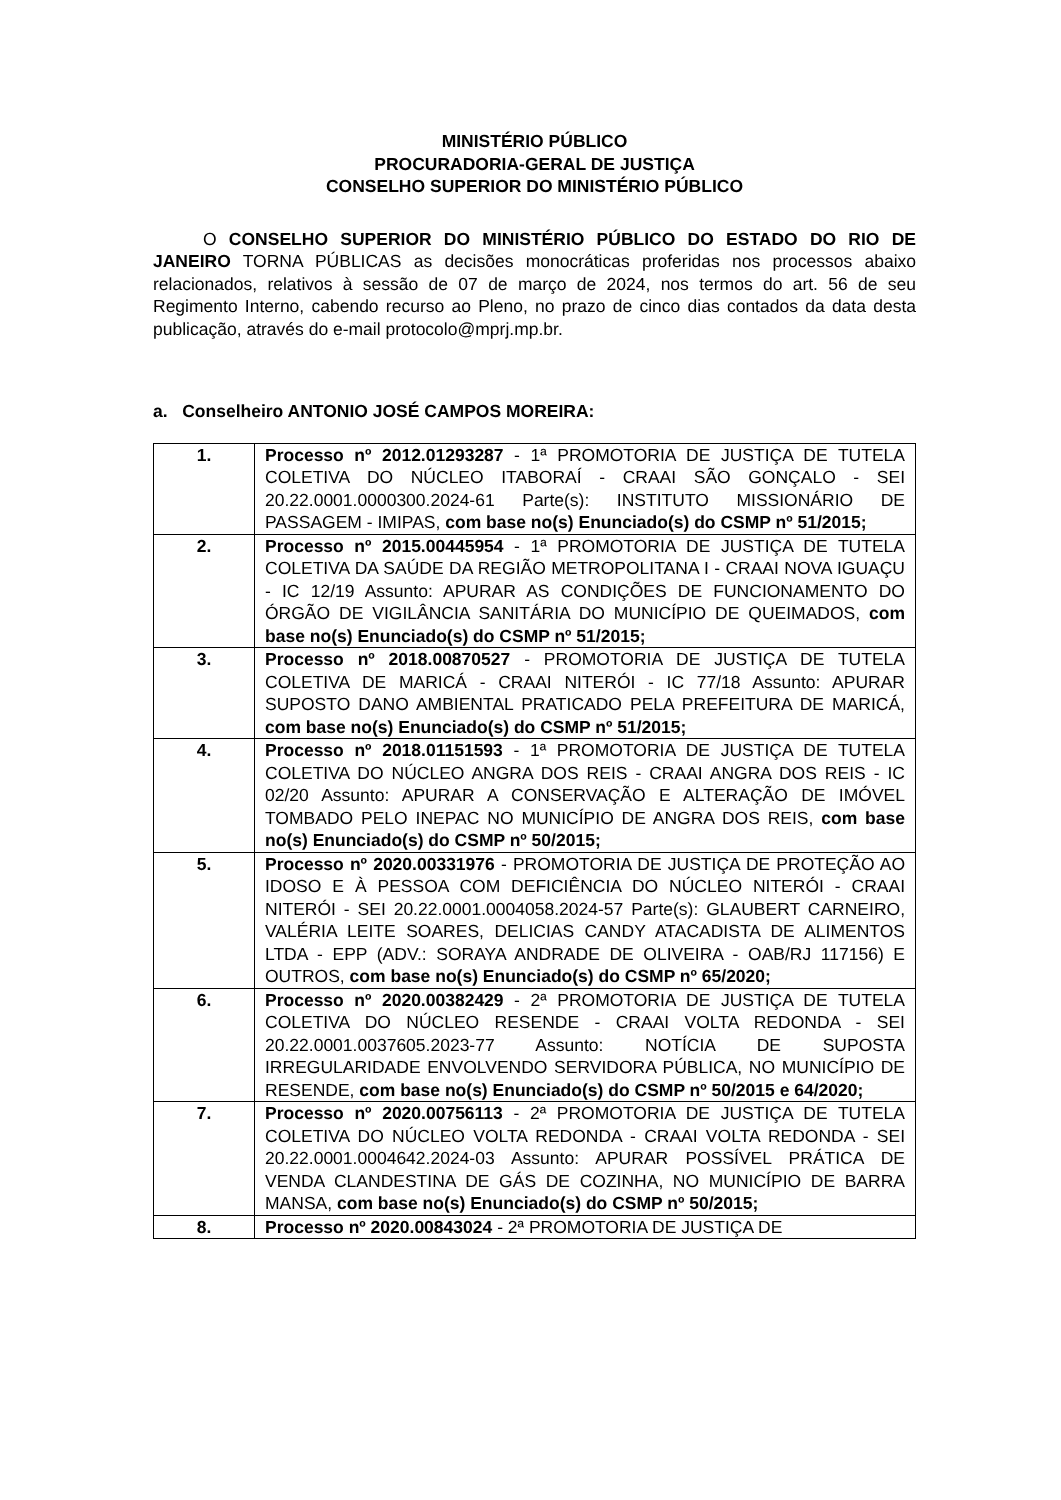MINISTÉRIO PÚBLICO
PROCURADORIA-GERAL DE JUSTIÇA
CONSELHO SUPERIOR DO MINISTÉRIO PÚBLICO
O CONSELHO SUPERIOR DO MINISTÉRIO PÚBLICO DO ESTADO DO RIO DE JANEIRO TORNA PÚBLICAS as decisões monocráticas proferidas nos processos abaixo relacionados, relativos à sessão de 07 de março de 2024, nos termos do art. 56 de seu Regimento Interno, cabendo recurso ao Pleno, no prazo de cinco dias contados da data desta publicação, através do e-mail protocolo@mprj.mp.br.
a. Conselheiro ANTONIO JOSÉ CAMPOS MOREIRA:
| 1. | Processo nº 2012.01293287 - 1ª PROMOTORIA DE JUSTIÇA DE TUTELA COLETIVA DO NÚCLEO ITABORAÍ - CRAAI SÃO GONÇALO - SEI 20.22.0001.0000300.2024-61 Parte(s): INSTITUTO MISSIONÁRIO DE PASSAGEM - IMIPAS, com base no(s) Enunciado(s) do CSMP nº 51/2015; |
| 2. | Processo nº 2015.00445954 - 1ª PROMOTORIA DE JUSTIÇA DE TUTELA COLETIVA DA SAÚDE DA REGIÃO METROPOLITANA I - CRAAI NOVA IGUAÇU - IC 12/19 Assunto: APURAR AS CONDIÇÕES DE FUNCIONAMENTO DO ÓRGÃO DE VIGILÂNCIA SANITÁRIA DO MUNICÍPIO DE QUEIMADOS, com base no(s) Enunciado(s) do CSMP nº 51/2015; |
| 3. | Processo nº 2018.00870527 - PROMOTORIA DE JUSTIÇA DE TUTELA COLETIVA DE MARICÁ - CRAAI NITERÓI - IC 77/18 Assunto: APURAR SUPOSTO DANO AMBIENTAL PRATICADO PELA PREFEITURA DE MARICÁ, com base no(s) Enunciado(s) do CSMP nº 51/2015; |
| 4. | Processo nº 2018.01151593 - 1ª PROMOTORIA DE JUSTIÇA DE TUTELA COLETIVA DO NÚCLEO ANGRA DOS REIS - CRAAI ANGRA DOS REIS - IC 02/20 Assunto: APURAR A CONSERVAÇÃO E ALTERAÇÃO DE IMÓVEL TOMBADO PELO INEPAC NO MUNICÍPIO DE ANGRA DOS REIS, com base no(s) Enunciado(s) do CSMP nº 50/2015; |
| 5. | Processo nº 2020.00331976 - PROMOTORIA DE JUSTIÇA DE PROTEÇÃO AO IDOSO E À PESSOA COM DEFICIÊNCIA DO NÚCLEO NITERÓI - CRAAI NITERÓI - SEI 20.22.0001.0004058.2024-57 Parte(s): GLAUBERT CARNEIRO, VALÉRIA LEITE SOARES, DELICIAS CANDY ATACADISTA DE ALIMENTOS LTDA - EPP (ADV.: SORAYA ANDRADE DE OLIVEIRA - OAB/RJ 117156) E OUTROS, com base no(s) Enunciado(s) do CSMP nº 65/2020; |
| 6. | Processo nº 2020.00382429 - 2ª PROMOTORIA DE JUSTIÇA DE TUTELA COLETIVA DO NÚCLEO RESENDE - CRAAI VOLTA REDONDA - SEI 20.22.0001.0037605.2023-77 Assunto: NOTÍCIA DE SUPOSTA IRREGULARIDADE ENVOLVENDO SERVIDORA PÚBLICA, NO MUNICÍPIO DE RESENDE, com base no(s) Enunciado(s) do CSMP nº 50/2015 e 64/2020; |
| 7. | Processo nº 2020.00756113 - 2ª PROMOTORIA DE JUSTIÇA DE TUTELA COLETIVA DO NÚCLEO VOLTA REDONDA - CRAAI VOLTA REDONDA - SEI 20.22.0001.0004642.2024-03 Assunto: APURAR POSSÍVEL PRÁTICA DE VENDA CLANDESTINA DE GÁS DE COZINHA, NO MUNICÍPIO DE BARRA MANSA, com base no(s) Enunciado(s) do CSMP nº 50/2015; |
| 8. | Processo nº 2020.00843024 - 2ª PROMOTORIA DE JUSTIÇA DE |